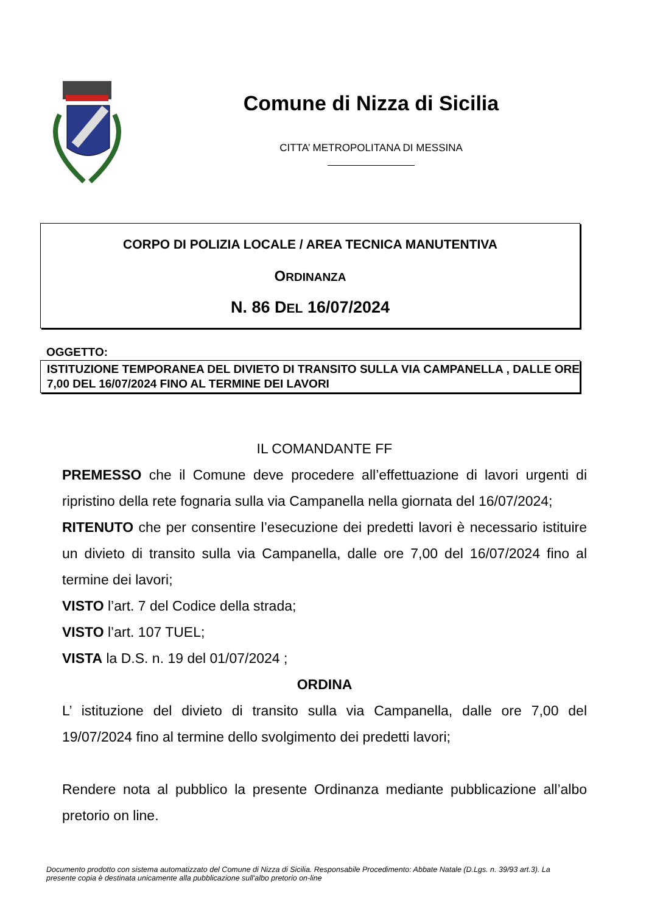Comune di Nizza di Sicilia
CITTA’ METROPOLITANA DI MESSINA
CORPO DI POLIZIA LOCALE / AREA TECNICA MANUTENTIVA
ORDINANZA
N. 86 DEL 16/07/2024
OGGETTO:
ISTITUZIONE TEMPORANEA DEL DIVIETO DI TRANSITO SULLA VIA CAMPANELLA , DALLE ORE 7,00 DEL 16/07/2024 FINO AL TERMINE DEI LAVORI
IL COMANDANTE FF
PREMESSO che il Comune deve procedere all’effettuazione di lavori urgenti di ripristino della rete fognaria sulla via Campanella nella giornata del 16/07/2024;
RITENUTO che per consentire l’esecuzione dei predetti lavori è necessario istituire un divieto di transito sulla via Campanella, dalle ore 7,00 del 16/07/2024 fino al termine dei lavori;
VISTO l’art. 7 del Codice della strada;
VISTO l’art. 107 TUEL;
VISTA la D.S. n. 19 del 01/07/2024 ;
ORDINA
L’ istituzione del divieto di transito sulla via Campanella, dalle ore 7,00 del 19/07/2024 fino al termine dello svolgimento dei predetti lavori;
Rendere nota al pubblico la presente Ordinanza mediante pubblicazione all’albo pretorio on line.
Documento prodotto con sistema automatizzato del Comune di Nizza di Sicilia. Responsabile Procedimento: Abbate Natale (D.Lgs. n. 39/93 art.3). La presente copia è destinata unicamente alla pubblicazione sull'albo pretorio on-line